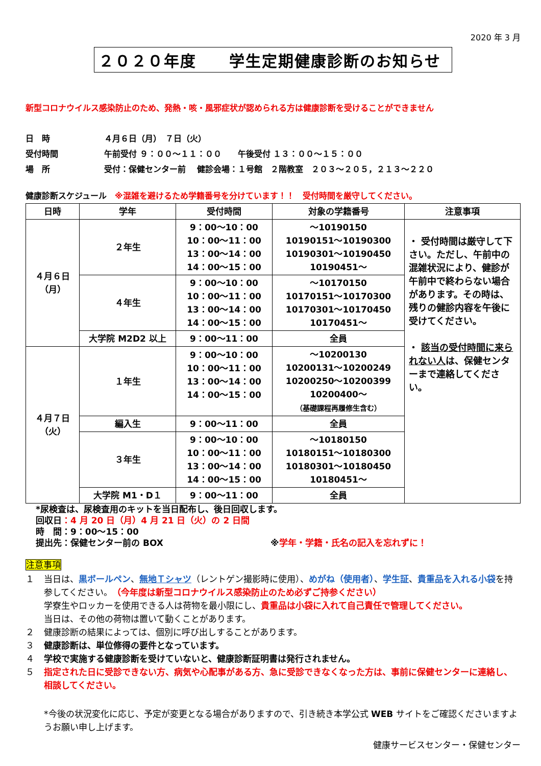2020 年 3 月
２０２０年度　　学生定期健康診断のお知らせ
新型コロナウイルス感染防止のため、発熱・咳・風邪症状が認められる方は健康診断を受けることができません
日　時 ４月６日（月）　７日（火）
受付時間 午前受付 ９：００～１１：００　　午後受付 １３：００～１５：００
場　所 受付：保健センター前　 健診会場：１号館　２階教室　２０３～２０５，２１３～２２０
健康診断スケジュール　※混雑を避けるため学籍番号を分けています！！　受付時間を厳守してください。
| 日時 | 学年 | 受付時間 | 対象の学籍番号 | 注意事項 |
| --- | --- | --- | --- | --- |
| ４月６日 （月） | ２年生 | 9：00～10：00 10：00～11：00 13：00～14：00 14：00～15：00 | ～10190150 10190151～10190300 10190301～10190450 10190451～ | ・ 受付時間は厳守して下さい。ただし、午前中の混雑状況により、健診が午前中で終わらない場合があります。その時は、残りの健診内容を午後に受けてください。 ・ 該当の受付時間に来られない人 は、保健センターまで連絡してください。 |
| | ４年生 | 9：00～10：00 10：00～11：00 13：00～14：00 14：00～15：00 | ～10170150 10170151～10170300 10170301～10170450 10170451～ | |
| | 大学院 M2D2 以上 | 9：00～11：00 | 全員 | |
| ４月７日 （火） | １年生 | 9：00～10：00 10：00～11：00 13：00～14：00 14：00～15：00 | ～10200130 10200131～10200249 10200250～10200399 10200400～ （基礎課程再履修生含む） | |
| | 編入生 | 9：00～11：00 | 全員 | |
| | ３年生 | 9：00～10：00 10：00～11：00 13：00～14：00 14：00～15：00 | ～10180150 10180151～10180300 10180301～10180450 10180451～ | |
| | 大学院 M1・D１ | 9：00～11：00 | 全員 | |
*尿検査は、尿検査用のキットを当日配布し、後日回収します。
回収日：4 月 20 日（月）4 月 21 日（火）の 2 日間
時　間：9：00～15：00
提出先：保健センター前の BOX ※学年・学籍・氏名の記入を忘れずに！
注意事項
１ 当日は、黒ボールペン、無地Ｔシャツ（レントゲン撮影時に使用）、めがね（使用者）、学生証、貴重品を入れる小袋を持参してください。（今年度は新型コロナウイルス感染防止のため必ずご持参ください）
学寮生やロッカーを使用できる人は荷物を最小限にし、貴重品は小袋に入れて自己責任で管理してください。
当日は、その他の荷物は置いて動くことがあります。
２ 健康診断の結果によっては、個別に呼び出しすることがあります。
３ 健康診断は、単位修得の要件となっています。
４ 学校で実施する健康診断を受けていないと、健康診断証明書は発行されません。
５ 指定された日に受診できない方、病気や心配事がある方、急に受診できなくなった方は、事前に保健センターに連絡し、相談してください。
*今後の状況変化に応じ、予定が変更となる場合がありますので、引き続き本学公式 WEB サイトをご確認くださいますようお願い申し上げます。
健康サービスセンター・保健センター